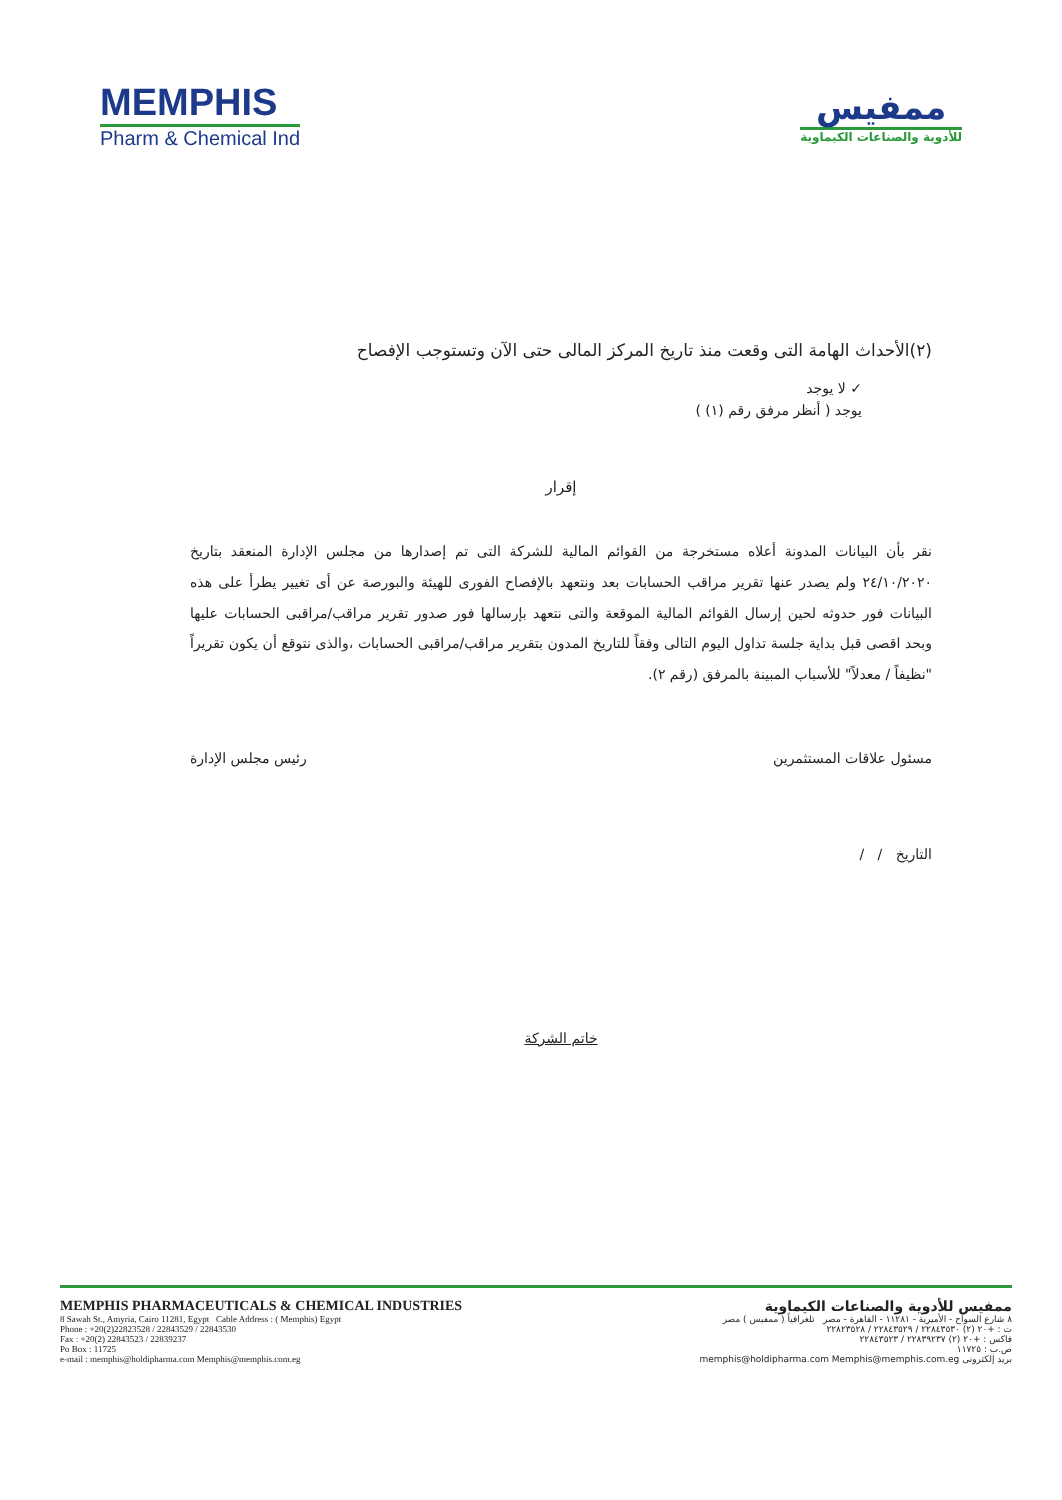MEMPHIS
Pharm & Chemical Ind
ممفيس
للأدوية والصناعات الكيماوية
(٢)الأحداث الهامة التى وقعت منذ تاريخ المركز المالى حتى الآن وتستوجب الإفصاح
✓ لا يوجد
يوجد ( أنظر مرفق رقم (١) )
إقرار
نقر بأن البيانات المدونة أعلاه مستخرجة من القوائم المالية للشركة التى تم إصدارها من مجلس الإدارة المنعقد بتاريخ ٢٤/١٠/٢٠٢٠ ولم يصدر عنها تقرير مراقب الحسابات بعد ونتعهد بالإفصاح الفورى للهيئة والبورصة عن أى تغيير يطرأ على هذه البيانات فور حدوثه لحين إرسال القوائم المالية الموقعة والتى نتعهد بإرسالها فور صدور تقرير مراقب/مراقبى الحسابات عليها وبحد اقصى قبل بداية جلسة تداول اليوم التالى وفقاً للتاريخ المدون بتقرير مراقب/مراقبى الحسابات ،والذى نتوقع أن يكون تقريراً "نظيفاً / معدلاً" للأسباب المبينة بالمرفق (رقم ٢).
مسئول علاقات المستثمرين
التاريخ / /
رئيس مجلس الإدارة
خاتم الشركة
MEMPHIS PHARMACEUTICALS & CHEMICAL INDUSTRIES
8 Sawah St., Amyria, Cairo 11281, Egypt Cable Address : ( Memphis) Egypt
Phone : +20(2)22823528 / 22843529 / 22843530
Fax : +20(2) 22843523 / 22839237
Po Box : 11725
e-mail : memphis@holdipharma.com Memphis@memphis.com.eg
ممفيس للأدوية والصناعات الكيماوية
٨ شارع السواح - الأميرية - ١١٢٨١ - القاهرة - مصر تلغرافياً ( ممفيس ) مصر
ت : +٢٠ (٢) ٢٢٨٤٣٥٣٠ / ٢٢٨٤٣٥٢٩ / ٢٢٨٢٣٥٢٨
فاكس : +٢٠ (٢) ٢٢٨٣٩٢٣٧ / ٢٢٨٤٣٥٢٣
ص.ب : ١١٧٢٥
بريد إلكترونى memphis@holdipharma.com Memphis@memphis.com.eg